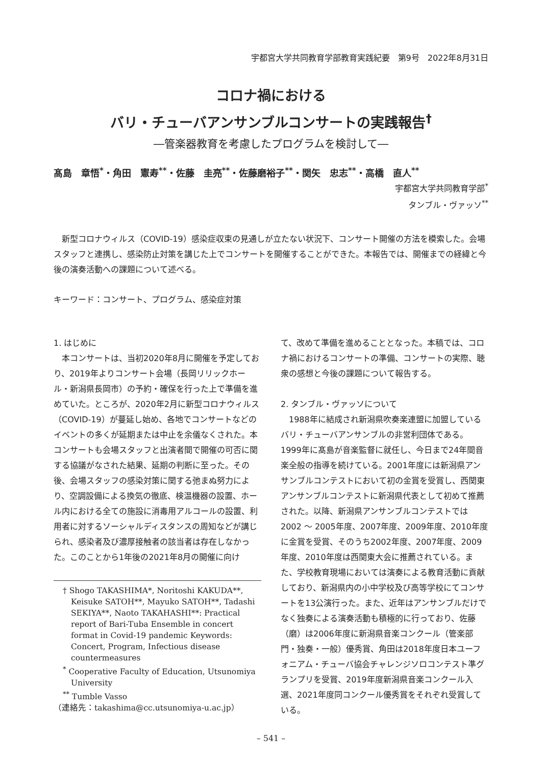宇都宮大学共同教育学部教育実践紀要　第9号　2022年8月31日
コロナ禍における
バリ・チューバアンサンブルコンサートの実践報告<sup>†</sup>
―管楽器教育を考慮したプログラムを検討して―
髙島　章悟<sup>*</sup>・角田　憲寿<sup>**</sup>・佐藤　圭亮<sup>**</sup>・佐藤磨裕子<sup>**</sup>・関矢　忠志<sup>**</sup>・高橋　直人<sup>**</sup>
宇都宮大学共同教育学部<sup>*</sup>
タンブル・ヴァッソ<sup>**</sup>
新型コロナウィルス（COVID-19）感染症収束の見通しが立たない状況下、コンサート開催の方法を模索した。会場スタッフと連携し、感染防止対策を講じた上でコンサートを開催することができた。本報告では、開催までの経緯と今後の演奏活動への課題について述べる。
キーワード：コンサート、プログラム、感染症対策
1. はじめに
本コンサートは、当初2020年8月に開催を予定しており、2019年よりコンサート会場（長岡リリックホール・新潟県長岡市）の予約・確保を行った上で準備を進めていた。ところが、2020年2月に新型コロナウィルス（COVID-19）が蔓延し始め、各地でコンサートなどのイベントの多くが延期または中止を余儀なくされた。本コンサートも会場スタッフと出演者間で開催の可否に関する協議がなされた結果、延期の判断に至った。その後、会場スタッフの感染対策に関する弛まぬ努力により、空調設備による換気の徹底、検温機器の設置、ホール内における全ての施設に消毒用アルコールの設置、利用者に対するソーシャルディスタンスの周知などが講じられ、感染者及び濃厚接触者の該当者は存在しなかった。このことから1年後の2021年8月の開催に向け
† Shogo TAKASHIMA*, Noritoshi KAKUDA**, Keisuke SATOH**, Mayuko SATOH**, Tadashi SEKIYA**, Naoto TAKAHASHI**: Practical report of Bari-Tuba Ensemble in concert format in Covid-19 pandemic Keywords: Concert, Program, Infectious disease countermeasures
<sup>*</sup> Cooperative Faculty of Education, Utsunomiya University
<sup>**</sup> Tumble Vasso
（連絡先：takashima@cc.utsunomiya-u.ac.jp）
て、改めて準備を進めることとなった。本稿では、コロナ禍におけるコンサートの準備、コンサートの実際、聴衆の感想と今後の課題について報告する。
2. タンブル・ヴァッソについて
1988年に結成され新潟県吹奏楽連盟に加盟しているバリ・チューバアンサンブルの非営利団体である。1999年に髙島が音楽監督に就任し、今日まで24年間音楽全般の指導を続けている。2001年度には新潟県アンサンブルコンテストにおいて初の金賞を受賞し、西関東アンサンブルコンテストに新潟県代表として初めて推薦された。以降、新潟県アンサンブルコンテストでは2002 ～ 2005年度、2007年度、2009年度、2010年度に金賞を受賞、そのうち2002年度、2007年度、2009年度、2010年度は西関東大会に推薦されている。また、学校教育現場においては演奏による教育活動に貢献しており、新潟県内の小中学校及び高等学校にてコンサートを13公演行った。また、近年はアンサンブルだけでなく独奏による演奏活動も積極的に行っており、佐藤（磨）は2006年度に新潟県音楽コンクール（管楽部門・独奏・一般）優秀賞、角田は2018年度日本ユーフォニアム・チューバ協会チャレンジソロコンテスト準グランプリを受賞、2019年度新潟県音楽コンクール入選、2021年度同コンクール優秀賞をそれぞれ受賞している。
– 541 –